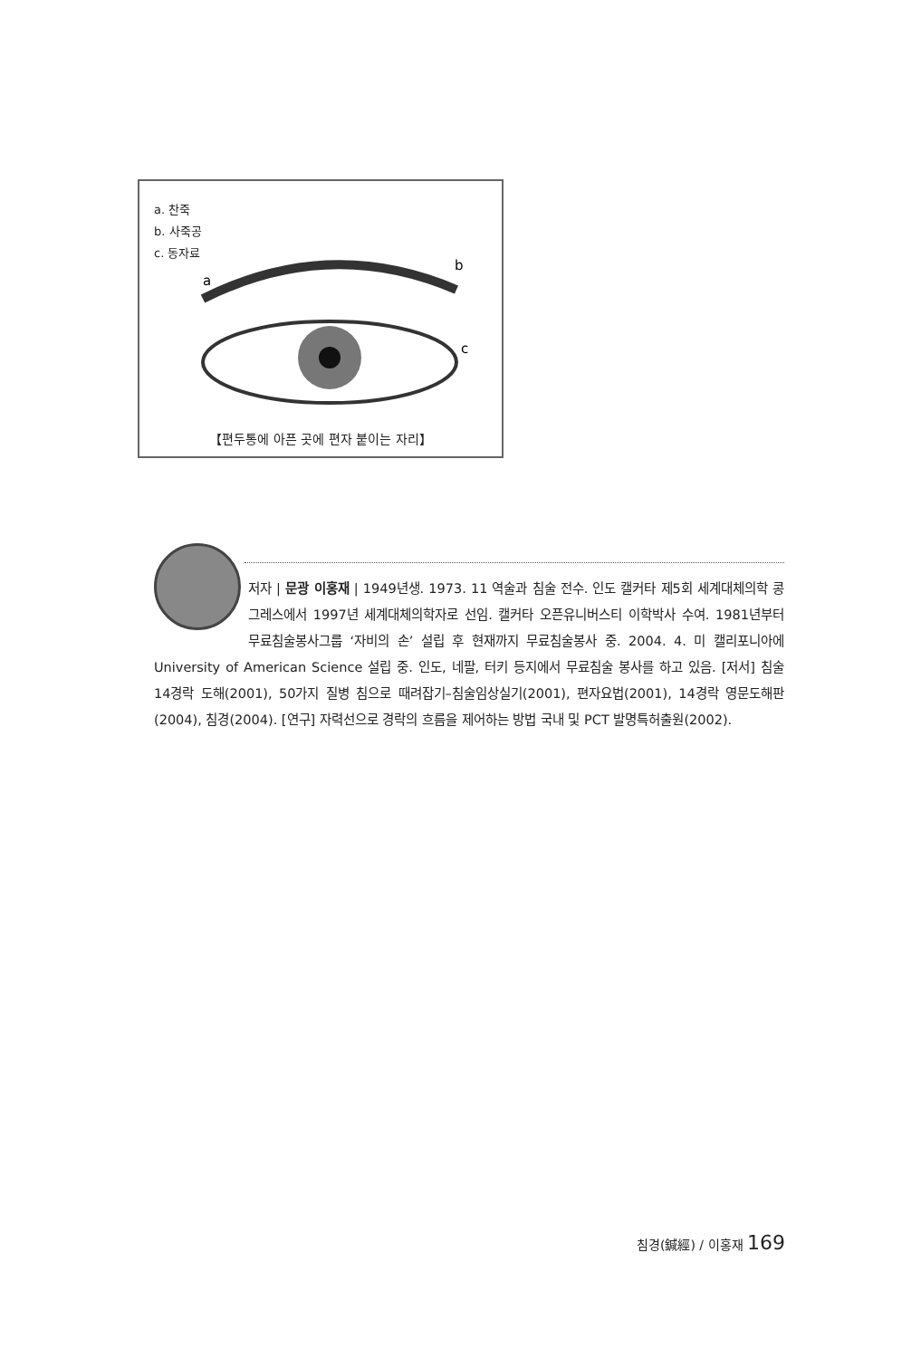a. 찬죽
b. 사죽공
c. 동자료
a
b
c
【편두통에 아픈 곳에 편자 붙이는 자리】
저자 | 문광 이홍재 | 1949년생. 1973. 11 역술과 침술 전수. 인도 캘커타 제5회 세계대체의학 콩그레스에서 1997년 세계대체의학자로 선임. 캘커타 오픈유니버스티 이학박사 수여. 1981년부터 무료침술봉사그룹 ‘자비의 손’ 설립 후 현재까지 무료침술봉사 중. 2004. 4. 미 캘리포니아에 University of American Science 설립 중. 인도, 네팔, 터키 등지에서 무료침술 봉사를 하고 있음. [저서] 침술 14경락 도해(2001), 50가지 질병 침으로 때려잡기–침술임상실기(2001), 편자요법(2001), 14경락 영문도해판(2004), 침경(2004). [연구] 자력선으로 경락의 흐름을 제어하는 방법 국내 및 PCT 발명특허출원(2002).
침경(鍼經) / 이홍재 169